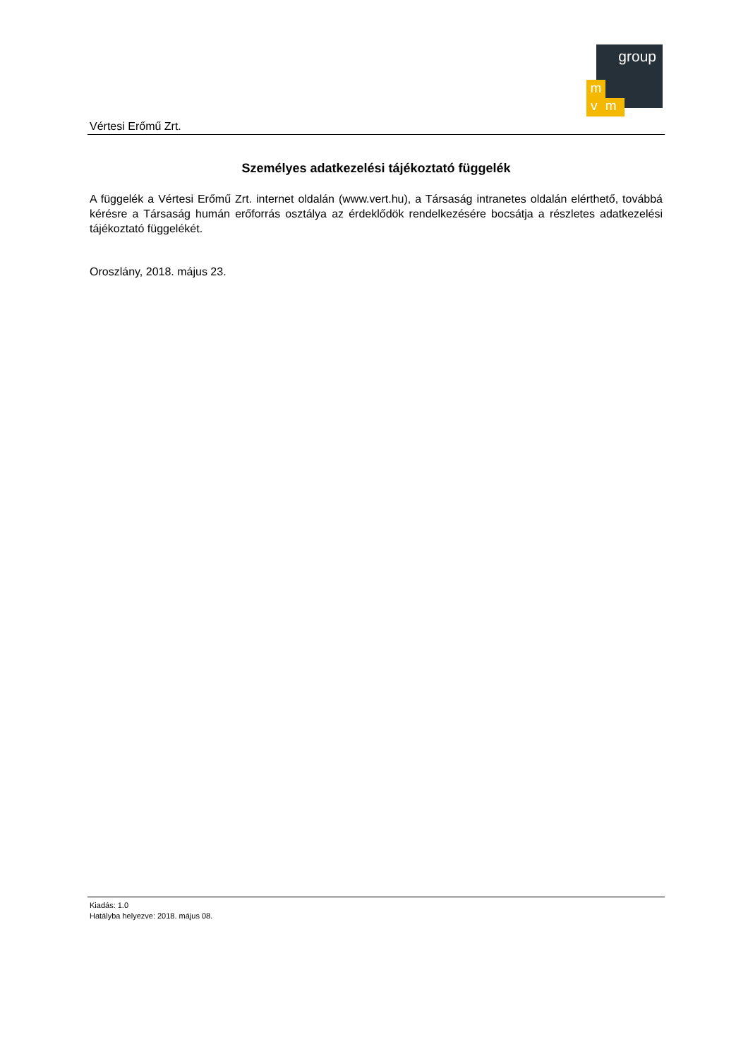group
m
v m
Vértesi Erőmű Zrt.
Személyes adatkezelési tájékoztató függelék
A függelék a Vértesi Erőmű Zrt. internet oldalán (www.vert.hu), a Társaság intranetes oldalán elérthető, továbbá kérésre a Társaság humán erőforrás osztálya az érdeklődök rendelkezésére bocsátja a részletes adatkezelési tájékoztató függelékét.
Oroszlány, 2018. május 23.
Kiadás: 1.0
Hatályba helyezve: 2018. május 08.